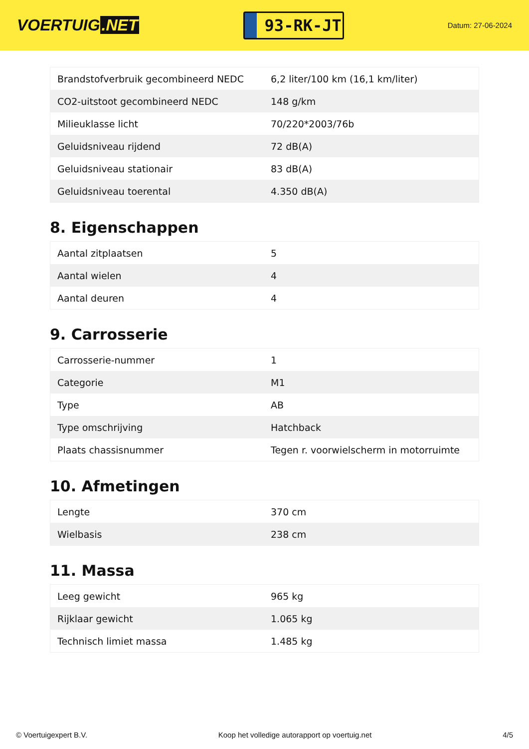VOERTUIG.NET
93-RK-JT
Datum: 27-06-2024
| Brandstofverbruik gecombineerd NEDC | 6,2 liter/100 km (16,1 km/liter) |
| CO2-uitstoot gecombineerd NEDC | 148 g/km |
| Milieuklasse licht | 70/220*2003/76b |
| Geluidsniveau rijdend | 72 dB(A) |
| Geluidsniveau stationair | 83 dB(A) |
| Geluidsniveau toerental | 4.350 dB(A) |
8. Eigenschappen
| Aantal zitplaatsen | 5 |
| Aantal wielen | 4 |
| Aantal deuren | 4 |
9. Carrosserie
| Carrosserie-nummer | 1 |
| Categorie | M1 |
| Type | AB |
| Type omschrijving | Hatchback |
| Plaats chassisnummer | Tegen r. voorwielscherm in motorruimte |
10. Afmetingen
| Lengte | 370 cm |
| Wielbasis | 238 cm |
11. Massa
| Leeg gewicht | 965 kg |
| Rijklaar gewicht | 1.065 kg |
| Technisch limiet massa | 1.485 kg |
© Voertuigexpert B.V. Koop het volledige autorapport op voertuig.net 4/5